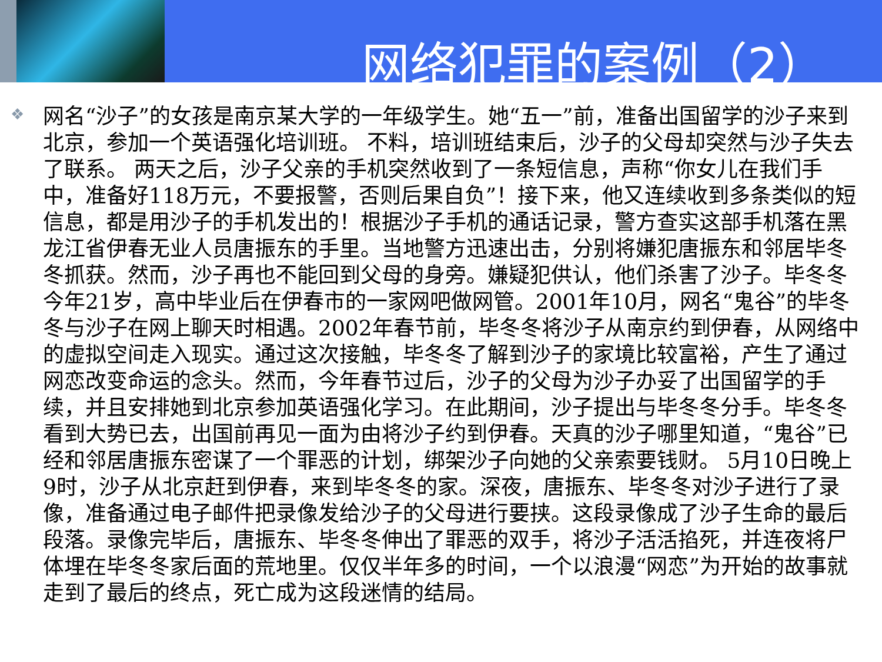网络犯罪的案例（2）
❖
网名“沙子”的女孩是南京某大学的一年级学生。她“五一”前，准备出国留学的沙子来到北京，参加一个英语强化培训班。 不料，培训班结束后，沙子的父母却突然与沙子失去了联系。 两天之后，沙子父亲的手机突然收到了一条短信息，声称“你女儿在我们手中，准备好118万元，不要报警，否则后果自负”！接下来，他又连续收到多条类似的短信息，都是用沙子的手机发出的！根据沙子手机的通话记录，警方查实这部手机落在黑龙江省伊春无业人员唐振东的手里。当地警方迅速出击，分别将嫌犯唐振东和邻居毕冬冬抓获。然而，沙子再也不能回到父母的身旁。嫌疑犯供认，他们杀害了沙子。毕冬冬今年21岁，高中毕业后在伊春市的一家网吧做网管。2001年10月，网名“鬼谷”的毕冬冬与沙子在网上聊天时相遇。2002年春节前，毕冬冬将沙子从南京约到伊春，从网络中的虚拟空间走入现实。通过这次接触，毕冬冬了解到沙子的家境比较富裕，产生了通过网恋改变命运的念头。然而，今年春节过后，沙子的父母为沙子办妥了出国留学的手续，并且安排她到北京参加英语强化学习。在此期间，沙子提出与毕冬冬分手。毕冬冬看到大势已去，出国前再见一面为由将沙子约到伊春。天真的沙子哪里知道，“鬼谷”已经和邻居唐振东密谋了一个罪恶的计划，绑架沙子向她的父亲索要钱财。 5月10日晚上9时，沙子从北京赶到伊春，来到毕冬冬的家。深夜，唐振东、毕冬冬对沙子进行了录像，准备通过电子邮件把录像发给沙子的父母进行要挟。这段录像成了沙子生命的最后段落。录像完毕后，唐振东、毕冬冬伸出了罪恶的双手，将沙子活活掐死，并连夜将尸体埋在毕冬冬家后面的荒地里。仅仅半年多的时间，一个以浪漫“网恋”为开始的故事就走到了最后的终点，死亡成为这段迷情的结局。